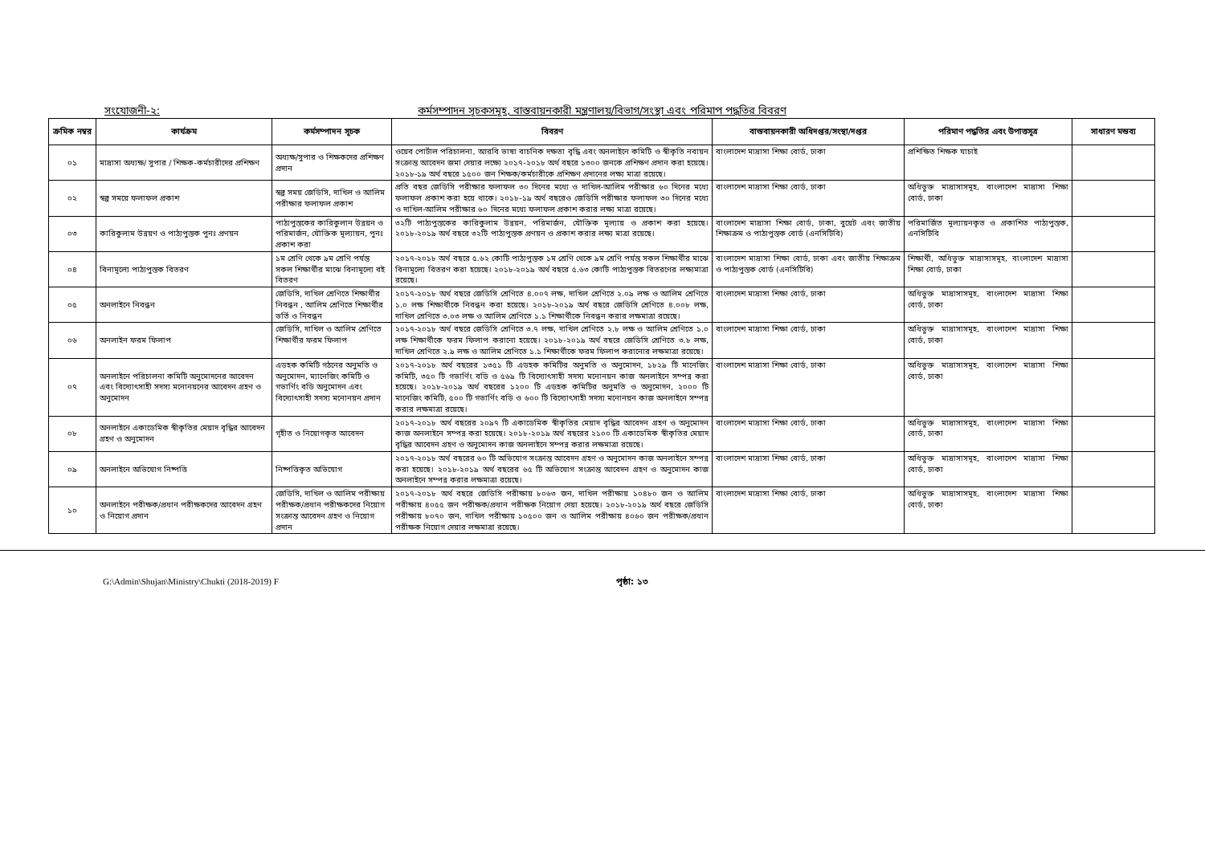সংযোজনী-২: কর্মসম্পাদন সূচকসমূহ, বাস্তবায়নকারী মন্ত্রণালয়/বিভাগ/সংস্থা এবং পরিমাপ পদ্ধতির বিবরণ
| ক্রমিক নম্বর | কার্যক্রম | কর্মসম্পাদন সূচক | বিবরণ | বাস্তবায়নকারী অধিদপ্তর/সংস্থা/দপ্তর | পরিমাণ পদ্ধতির এবং উপাত্তসূত্র | সাধারণ মন্তব্য |
| --- | --- | --- | --- | --- | --- | --- |
| ০১ | মাদ্রাসা অধ্যক্ষ/ সুপার / শিক্ষক-কর্মচারীদের প্রশিক্ষণ | অধ্যক্ষ/সুপার ও শিক্ষকদের প্রশিক্ষণ প্রদান | ওয়েব পোর্টাল পরিচালনা, আরবি ভাষা বাচনিক দক্ষতা বৃদ্ধি এবং অনলাইনে কমিটি ও স্বীকৃতি নবায়ন সংক্রান্ত আবেদন জমা দেয়ার লক্ষ্যে ২০১৭-২০১৮ অর্থ বছরে ১৩০০ জনকে প্রশিক্ষণ প্রদান করা হয়েছে। ২০১৮-১৯ অর্থ বছরে ১৫০০ জন শিক্ষক/কর্মচারীকে প্রশিক্ষণ প্রদানের লক্ষ্য মাত্রা রয়েছে। | বাংলাদেশ মাদ্রাসা শিক্ষা বোর্ড, ঢাকা | প্রশিক্ষিত শিক্ষক যাচাই | |
| ০২ | স্বল্প সময়ে ফলাফল প্রকাশ | স্বল্প সময় জেডিসি, দাখিল ও আলিম পরীক্ষার ফলাফল প্রকাশ | প্রতি বছর জেডিসি পরীক্ষার ফলাফল ৩০ দিনের মধ্যে ও দাখিল-আলিম পরীক্ষার ৬০ দিনের মধ্যে ফলাফল প্রকাশ করা হয়ে থাকে। ২০১৮-১৯ অর্থ বছরেও জেডিসি পরীক্ষার ফলাফল ৩০ দিনের মধ্যে ও দাখিল-আলিম পরীক্ষার ৬০ দিনের মধ্যে ফলাফল প্রকাশ করার লক্ষ্য মাত্রা রয়েছে। | বাংলাদেশ মাদ্রাসা শিক্ষা বোর্ড, ঢাকা | অধিভুক্ত মাদ্রাসাসমূহ, বাংলাদেশ মাদ্রাসা শিক্ষা বোর্ড, ঢাকা | |
| ০৩ | কারিকুলাম উন্নয়ণ ও পাঠ্যপুস্তক পুনঃ প্রণয়ন | পাঠ্যপুস্তকের কারিকুলান উন্নয়ন ও পরিমার্জন, যৌক্তিক মূল্যায়ন, পুনঃ প্রকাশ করা | ৩২টি পাঠ্যপুস্তকের কারিকুলাম উন্নয়ন, পরিমার্জন, যৌক্তিক মূল্যায় ও প্রকাশ করা হয়েছে। ২০১৮-২০১৯ অর্থ বছরে ৩২টি পাঠ্যপুস্তক প্রণয়ন ও প্রকাশ করার লক্ষ্য মাত্রা রয়েছে। | বাংলাদেশ মাদ্রাসা শিক্ষা বোর্ড, ঢাকা, বুয়েট এবং জাতীয় শিক্ষাক্রম ও পাঠ্যপুস্তক বোর্ড (এনসিটিবি) | পরিমার্জিত মূল্যায়নকৃত ও প্রকাশিত পাঠ্যপুস্তক, এনসিটিবি | |
| ০৪ | বিনামূল্যে পাঠ্যপুস্তক বিতরণ | ১ম শ্রেণি থেকে ৯ম শ্রেণি পর্যন্ত সকল শিক্ষার্থীর মাঝে বিনামূল্যে বই বিতরণ | ২০১৭-২০১৮ অর্থ বছরে ৫.৬২ কোটি পাঠ্যপুস্তক ১ম শ্রেণি থেকে ৯ম শ্রেণি পর্যন্ত সকল শিক্ষার্থীর মাঝে বিনামূল্যে বিতরণ করা হয়েছে। ২০১৮-২০১৯ অর্থ বছরে ৫.৬৩ কোটি পাঠ্যপুস্তক বিতরণের লক্ষ্যমাত্রা রয়েছে। | বাংলাদেশ মাদ্রাসা শিক্ষা বোর্ড, ঢাকা এবং জাতীয় শিক্ষাক্রম ও পাঠ্যপুস্তক বোর্ড (এনসিটিবি) | শিক্ষার্থী, অধিভুক্ত মাদ্রাসাসমূহ, বাংলাদেশ মাদ্রাসা শিক্ষা বোর্ড, ঢাকা | |
| ০৫ | অনলাইনে নিবন্ধন | জেডিসি, দাখিল শ্রেণিতে শিক্ষার্থীর নিবন্ধন , আলিম শ্রেণিতে শিক্ষার্থীর ভর্তি ও নিবন্ধন | ২০১৭-২০১৮ অর্থ বছরে জেডিসি শ্রেণিতে ৪.০০৭ লক্ষ, দাখিল শ্রেণিতে ২.০৯ লক্ষ ও আলিম শ্রেণিতে ১.০ লক্ষ শিক্ষার্থীকে নিবন্ধন করা হয়েছে। ২০১৮-২০১৯ অর্থ বছরে জেডিসি শ্রেণিতে ৪.০০৮ লক্ষ, দাখিল শ্রেণিতে ৩.০৩ লক্ষ ও আলিম শ্রেণিতে ১.১ শিক্ষার্থীকে নিবন্ধন করার লক্ষমাত্রা রয়েছে। | বাংলাদেশ মাদ্রাসা শিক্ষা বোর্ড, ঢাকা | অধিভুক্ত মাদ্রাসাসমূহ, বাংলাদেশ মাদ্রাসা শিক্ষা বোর্ড, ঢাকা | |
| ০৬ | অনলাইন ফরম ফিলাপ | জেডিসি, দাখিল ও আলিম শ্রেণিতে শিক্ষার্থীর ফরম ফিলাপ | ২০১৭-২০১৮ অর্থ বছরে জেডিসি শ্রেণিতে ৩.৭ লক্ষ, দাখিল শ্রেণিতে ২.৮ লক্ষ ও আলিম শ্রেণিতে ১.০ লক্ষ শিক্ষার্থীকে ফরম ফিলাপ করানো হয়েছে। ২০১৮-২০১৯ অর্থ বছরে জেডিসি শ্রেণিতে ৩.৮ লক্ষ, দাখিল শ্রেণিতে ২.৯ লক্ষ ও আলিম শ্রেণিতে ১.১ শিক্ষার্থীকে ফরম ফিলাপ করানোর লক্ষমাত্রা রয়েছে। | বাংলাদেশ মাদ্রাসা শিক্ষা বোর্ড, ঢাকা | অধিভুক্ত মাদ্রাসাসমূহ, বাংলাদেশ মাদ্রাসা শিক্ষা বোর্ড, ঢাকা | |
| ০৭ | অনলাইনে পরিচালনা কমিটি অনুমোদনের আবেদন এবং বিদ্যোৎসাহী সদস্য মনোনয়নের আবেদন গ্রহণ ও অনুমোদন | এডহক কমিটি গঠনের অনুমতি ও অনুমোদন, ম্যানেজিং কমিটি ও গভার্ণিং বডি অনুমোদন এবং বিদ্যোৎসাহী সদস্য মনোনয়ন প্রদান | ২০১৭-২০১৮ অর্থ বছরের ১৩৫১ টি এডহক কমিটির অনুমতি ও অনুমোদন, ১৮২৯ টি মানেজিং কমিটি, ৩৫০ টি গভার্ণিং বডি ও ৫৬৯ টি বিদ্যোৎসাহী সদস্য মনোনয়ন কাজ অনলাইনে সম্পন্ন করা হয়েছে। ২০১৮-২০১৯ অর্থ বছরের ১২০০ টি এডহক কমিটির অনুমতি ও অনুমোদন, ২০০০ টি মানেজিং কমিটি, ৫০০ টি গভার্ণিং বডি ও ৬০০ টি বিদ্যোৎসাহী সদস্য মনোনয়ন কাজ অনলাইনে সম্পন্ন করার লক্ষমাত্রা রয়েছে। | বাংলাদেশ মাদ্রাসা শিক্ষা বোর্ড, ঢাকা | অধিভুক্ত মাদ্রাসাসমূহ, বাংলাদেশ মাদ্রাসা শিক্ষা বোর্ড, ঢাকা | |
| ০৮ | অনলাইনে একাডেমিক স্বীকৃতির মেয়াদ বৃদ্ধির আবেদন গ্রহণ ও অনুমোদন | গৃহীত ও নিয়োগকৃত আবেদন | ২০১৭-২০১৮ অর্থ বছরের ২০৯৭ টি একাডেমিক স্বীকৃতির মেয়াদ বৃদ্ধির আবেদন গ্রহণ ও অনুমোদন কাজ অনলাইনে সম্পন্ন করা হয়েছে। ২০১৮-২০১৯ অর্থ বছরের ২১০০ টি একাডেমিক স্বীকৃতির মেয়াদ বৃদ্ধির আবেদন গ্রহণ ও অনুমোদন কাজ অনলাইনে সম্পন্ন করার লক্ষমাত্রা রয়েছে। | বাংলাদেশ মাদ্রাসা শিক্ষা বোর্ড, ঢাকা | অধিভুক্ত মাদ্রাসাসমূহ, বাংলাদেশ মাদ্রাসা শিক্ষা বোর্ড, ঢাকা | |
| ০৯ | অনলাইনে অভিযোগ নিষ্পত্তি | নিষ্পত্তিকৃত অভিযোগ | ২০১৭-২০১৮ অর্থ বছরের ৬০ টি অভিযোগ সংক্রান্ত আবেদন গ্রহণ ও অনুমোদন কাজ অনলাইনে সম্পন্ন করা হয়েছে। ২০১৮-২০১৯ অর্থ বছরের ৬৫ টি অভিযোগ সংক্রান্ত আবেদন গ্রহণ ও অনুমোদন কাজ অনলাইনে সম্পন্ন করার লক্ষমাত্রা রয়েছে। | বাংলাদেশ মাদ্রাসা শিক্ষা বোর্ড, ঢাকা | অধিভুক্ত মাদ্রাসাসমূহ, বাংলাদেশ মাদ্রাসা শিক্ষা বোর্ড, ঢাকা | |
| ১০ | অনলাইনে পরীক্ষক/প্রধান পরীক্ষকদের আবেদন গ্রহণ ও নিয়োগ প্রদান | জেডিসি, দাখিল ও আলিম পরীক্ষায় পরীক্ষক/প্রধান পরীক্ষকদের নিয়োগ সংক্রান্ত আবেদন গ্রহণ ও নিয়োগ প্রদান | ২০১৭-২০১৮ অর্থ বছরে জেডিসি পরীক্ষায় ৮০৬৩ জন, দাখিল পরীক্ষায় ১০৪৮০ জন ও আলিম পরীক্ষায় ৪০৫৫ জন পরীক্ষক/প্রধান পরীক্ষক নিয়োগ দেয়া হয়েছে। ২০১৮-২০১৯ অর্থ বছরে জেডিসি পরীক্ষায় ৮০৭০ জন, দাখিল পরীক্ষায় ১০৫০০ জন ও আলিম পরীক্ষায় ৪০৬০ জন পরীক্ষক/প্রধান পরীক্ষক নিয়োগ দেয়ার লক্ষমাত্রা রয়েছে। | বাংলাদেশ মাদ্রাসা শিক্ষা বোর্ড, ঢাকা | অধিভুক্ত মাদ্রাসাসমূহ, বাংলাদেশ মাদ্রাসা শিক্ষা বোর্ড, ঢাকা | |
G:\Admin\Shujan\Ministry\Chukti (2018-2019) F
পৃষ্ঠা: ১৩